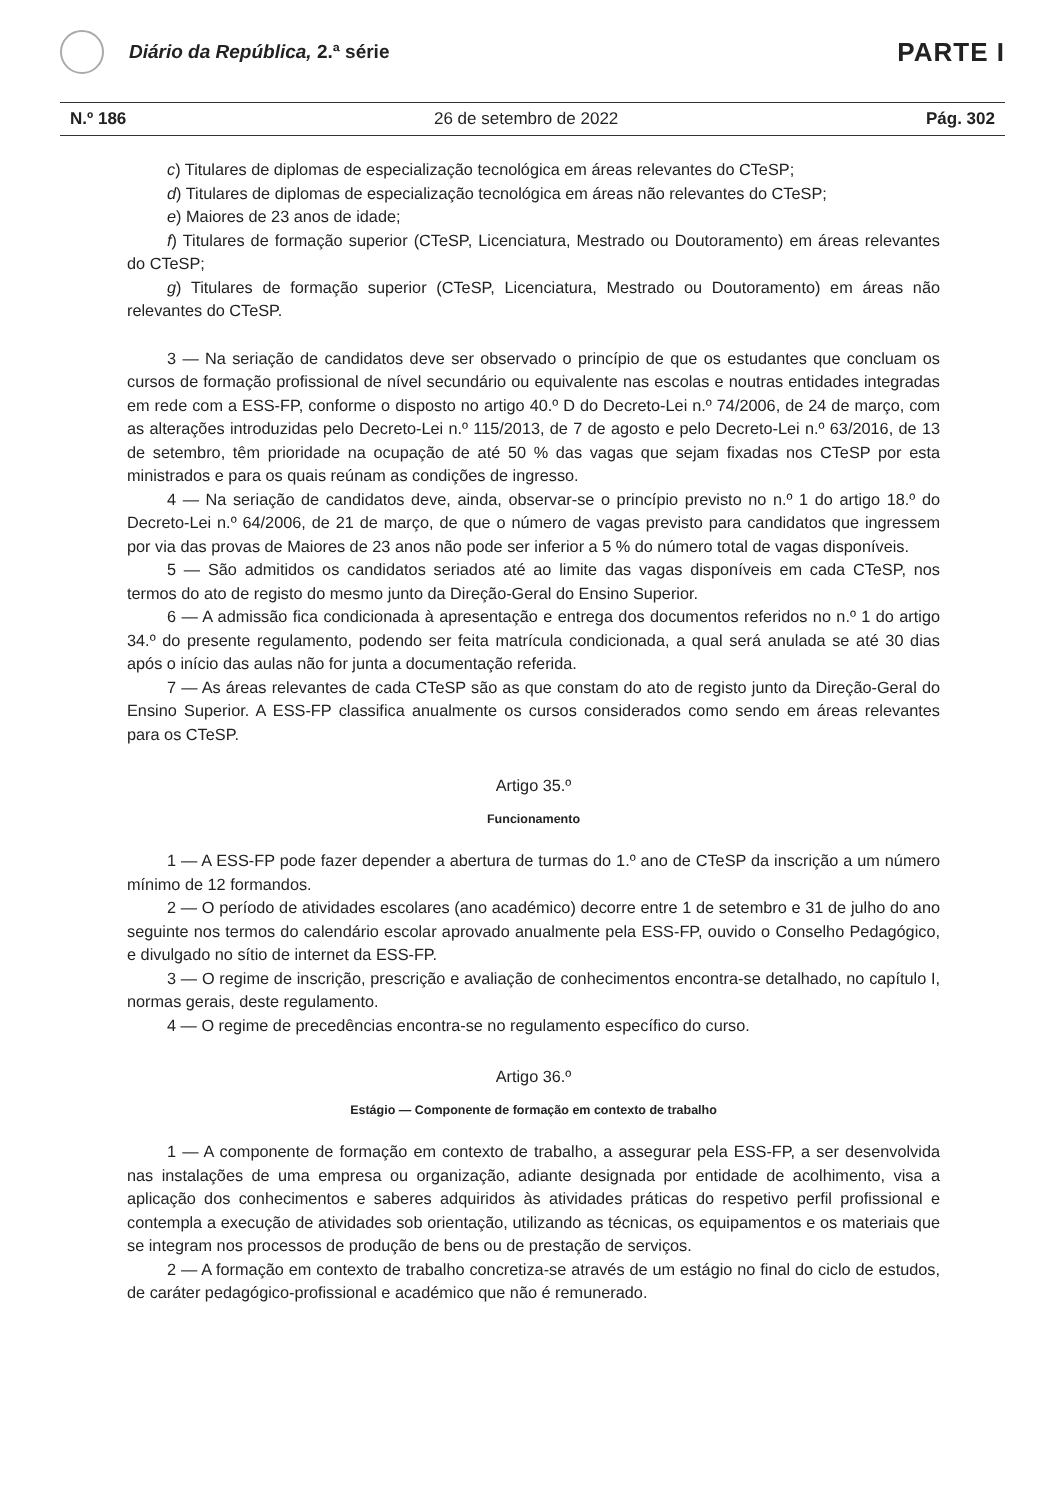Diário da República, 2.ª série
PARTE I
N.º 186 26 de setembro de 2022 Pág. 302
c) Titulares de diplomas de especialização tecnológica em áreas relevantes do CTeSP;
d) Titulares de diplomas de especialização tecnológica em áreas não relevantes do CTeSP;
e) Maiores de 23 anos de idade;
f) Titulares de formação superior (CTeSP, Licenciatura, Mestrado ou Doutoramento) em áreas relevantes do CTeSP;
g) Titulares de formação superior (CTeSP, Licenciatura, Mestrado ou Doutoramento) em áreas não relevantes do CTeSP.
3 — Na seriação de candidatos deve ser observado o princípio de que os estudantes que concluam os cursos de formação profissional de nível secundário ou equivalente nas escolas e noutras entidades integradas em rede com a ESS-FP, conforme o disposto no artigo 40.º D do Decreto-Lei n.º 74/2006, de 24 de março, com as alterações introduzidas pelo Decreto-Lei n.º 115/2013, de 7 de agosto e pelo Decreto-Lei n.º 63/2016, de 13 de setembro, têm prioridade na ocupação de até 50 % das vagas que sejam fixadas nos CTeSP por esta ministrados e para os quais reúnam as condições de ingresso.
4 — Na seriação de candidatos deve, ainda, observar-se o princípio previsto no n.º 1 do artigo 18.º do Decreto-Lei n.º 64/2006, de 21 de março, de que o número de vagas previsto para candidatos que ingressem por via das provas de Maiores de 23 anos não pode ser inferior a 5 % do número total de vagas disponíveis.
5 — São admitidos os candidatos seriados até ao limite das vagas disponíveis em cada CTeSP, nos termos do ato de registo do mesmo junto da Direção-Geral do Ensino Superior.
6 — A admissão fica condicionada à apresentação e entrega dos documentos referidos no n.º 1 do artigo 34.º do presente regulamento, podendo ser feita matrícula condicionada, a qual será anulada se até 30 dias após o início das aulas não for junta a documentação referida.
7 — As áreas relevantes de cada CTeSP são as que constam do ato de registo junto da Direção-Geral do Ensino Superior. A ESS-FP classifica anualmente os cursos considerados como sendo em áreas relevantes para os CTeSP.
Artigo 35.º
Funcionamento
1 — A ESS-FP pode fazer depender a abertura de turmas do 1.º ano de CTeSP da inscrição a um número mínimo de 12 formandos.
2 — O período de atividades escolares (ano académico) decorre entre 1 de setembro e 31 de julho do ano seguinte nos termos do calendário escolar aprovado anualmente pela ESS-FP, ouvido o Conselho Pedagógico, e divulgado no sítio de internet da ESS-FP.
3 — O regime de inscrição, prescrição e avaliação de conhecimentos encontra-se detalhado, no capítulo I, normas gerais, deste regulamento.
4 — O regime de precedências encontra-se no regulamento específico do curso.
Artigo 36.º
Estágio — Componente de formação em contexto de trabalho
1 — A componente de formação em contexto de trabalho, a assegurar pela ESS-FP, a ser desenvolvida nas instalações de uma empresa ou organização, adiante designada por entidade de acolhimento, visa a aplicação dos conhecimentos e saberes adquiridos às atividades práticas do respetivo perfil profissional e contempla a execução de atividades sob orientação, utilizando as técnicas, os equipamentos e os materiais que se integram nos processos de produção de bens ou de prestação de serviços.
2 — A formação em contexto de trabalho concretiza-se através de um estágio no final do ciclo de estudos, de caráter pedagógico-profissional e académico que não é remunerado.